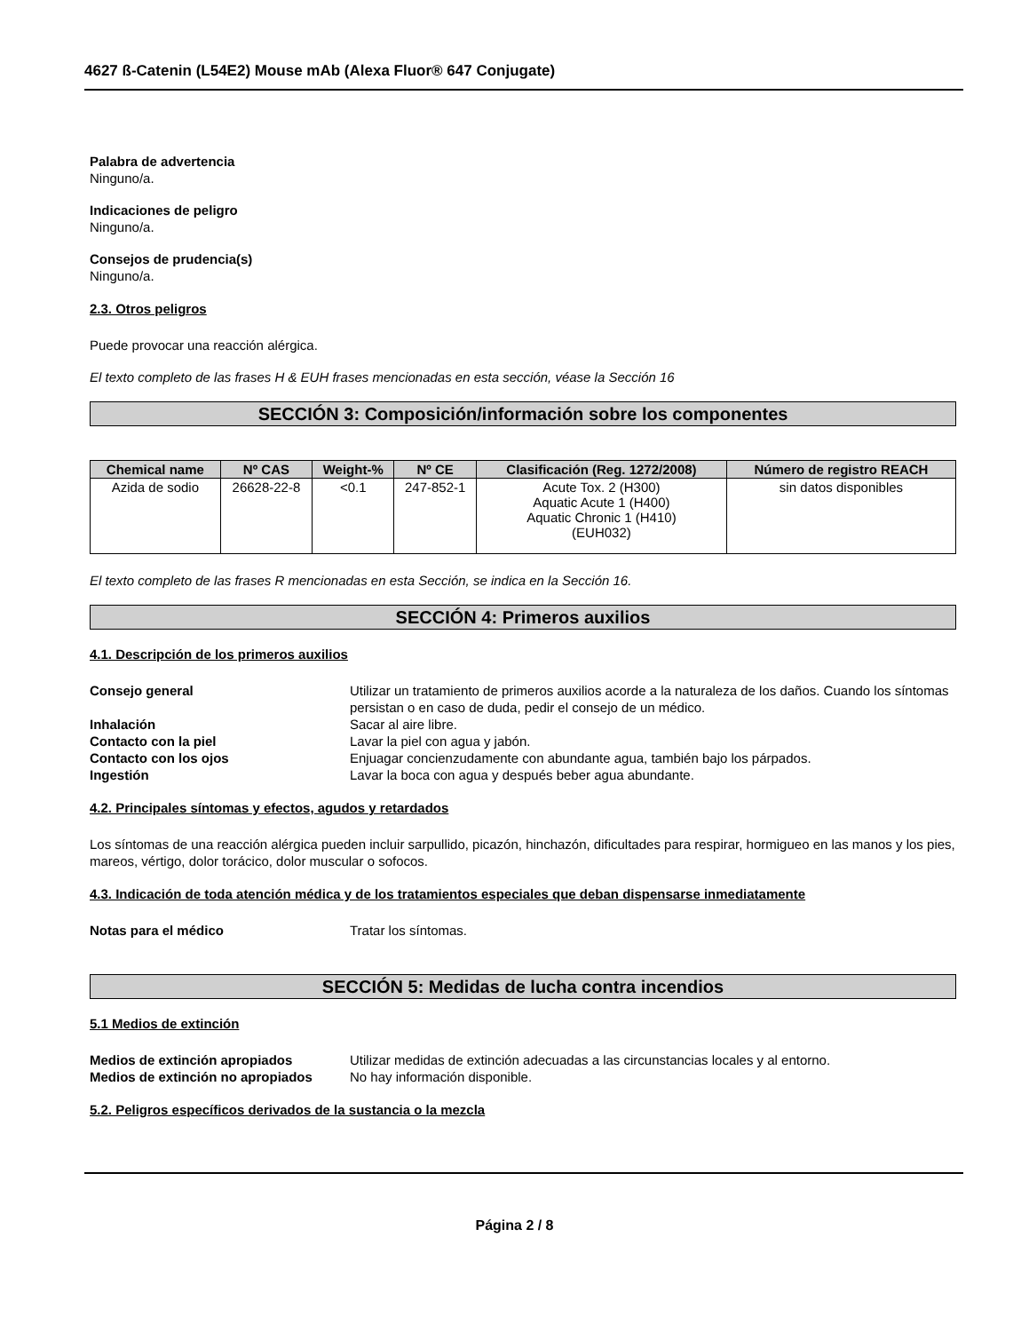4627 ß-Catenin (L54E2) Mouse mAb (Alexa Fluor® 647 Conjugate)
Palabra de advertencia
Ninguno/a.
Indicaciones de peligro
Ninguno/a.
Consejos de prudencia(s)
Ninguno/a.
2.3. Otros peligros
Puede provocar una reacción alérgica.
El texto completo de las frases H & EUH frases mencionadas en esta sección, véase la Sección 16
SECCIÓN 3: Composición/información sobre los componentes
| Chemical name | Nº CAS | Weight-% | Nº CE | Clasificación (Reg. 1272/2008) | Número de registro REACH |
| --- | --- | --- | --- | --- | --- |
| Azida de sodio | 26628-22-8 | <0.1 | 247-852-1 | Acute Tox. 2 (H300) Aquatic Acute 1 (H400) Aquatic Chronic 1 (H410) (EUH032) | sin datos disponibles |
El texto completo de las frases R mencionadas en esta Sección, se indica en la Sección 16.
SECCIÓN 4: Primeros auxilios
4.1. Descripción de los primeros auxilios
Consejo general Utilizar un tratamiento de primeros auxilios acorde a la naturaleza de los daños. Cuando los síntomas persistan o en caso de duda, pedir el consejo de un médico.
Inhalación Sacar al aire libre.
Contacto con la piel Lavar la piel con agua y jabón.
Contacto con los ojos Enjuagar concienzudamente con abundante agua, también bajo los párpados.
Ingestión Lavar la boca con agua y después beber agua abundante.
4.2. Principales síntomas y efectos, agudos y retardados
Los síntomas de una reacción alérgica pueden incluir sarpullido, picazón, hinchazón, dificultades para respirar, hormigueo en las manos y los pies, mareos, vértigo, dolor torácico, dolor muscular o sofocos.
4.3. Indicación de toda atención médica y de los tratamientos especiales que deban dispensarse inmediatamente
Notas para el médico Tratar los síntomas.
SECCIÓN 5: Medidas de lucha contra incendios
5.1 Medios de extinción
Medios de extinción apropiados Utilizar medidas de extinción adecuadas a las circunstancias locales y al entorno.
Medios de extinción no apropiados No hay información disponible.
5.2. Peligros específicos derivados de la sustancia o la mezcla
Página 2 / 8